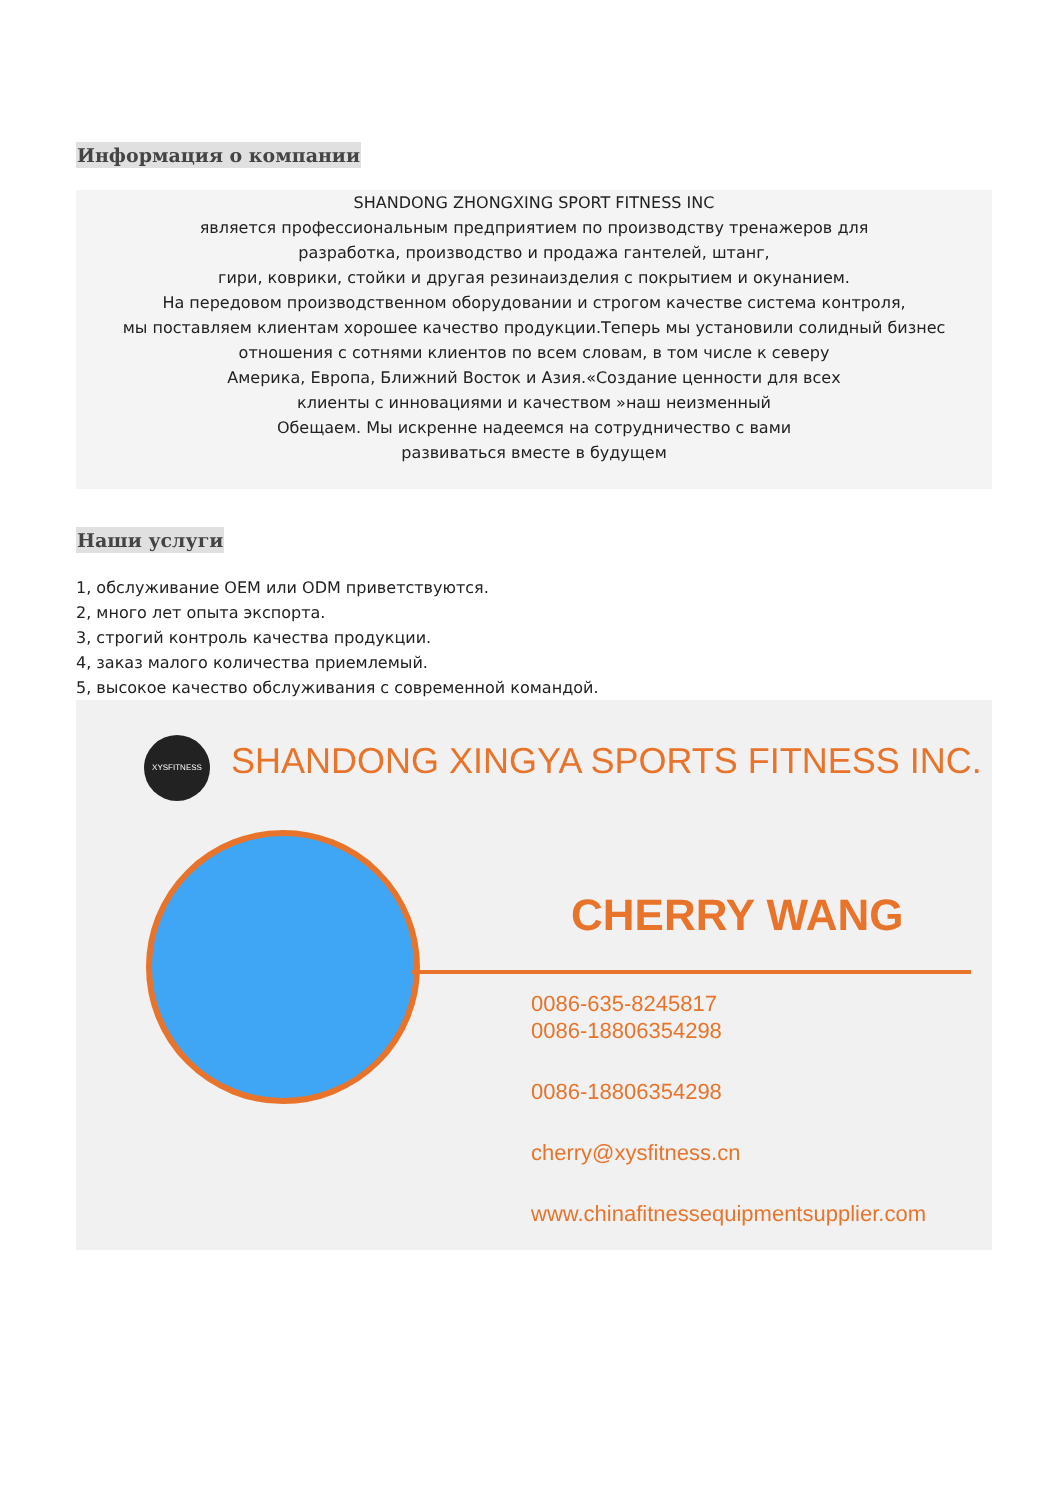Информация о компании
SHANDONG ZHONGXING SPORT FITNESS INC
является профессиональным предприятием по производству тренажеров для
разработка, производство и продажа гантелей, штанг,
гири, коврики, стойки и другая резинаизделия с покрытием и окунанием.
На передовом производственном оборудовании и строгом качестве система контроля,
мы поставляем клиентам хорошее качество продукции.Теперь мы установили солидный бизнес
отношения с сотнями клиентов по всем словам, в том числе к северу
Америка, Европа, Ближний Восток и Азия.«Создание ценности для всех
клиенты с инновациями и качеством »наш неизменный
Обещаем. Мы искренне надеемся на сотрудничество с вами
развиваться вместе в будущем
Наши услуги
1, обслуживание OEM или ODM приветствуются.
2, много лет опыта экспорта.
3, строгий контроль качества продукции.
4, заказ малого количества приемлемый.
5, высокое качество обслуживания с современной командой.
XYSFITNESS
SHANDONG XINGYA SPORTS FITNESS INC.
CHERRY WANG
0086-635-8245817
0086-18806354298
0086-18806354298
cherry@xysfitness.cn
www.chinafitnessequipmentsupplier.com